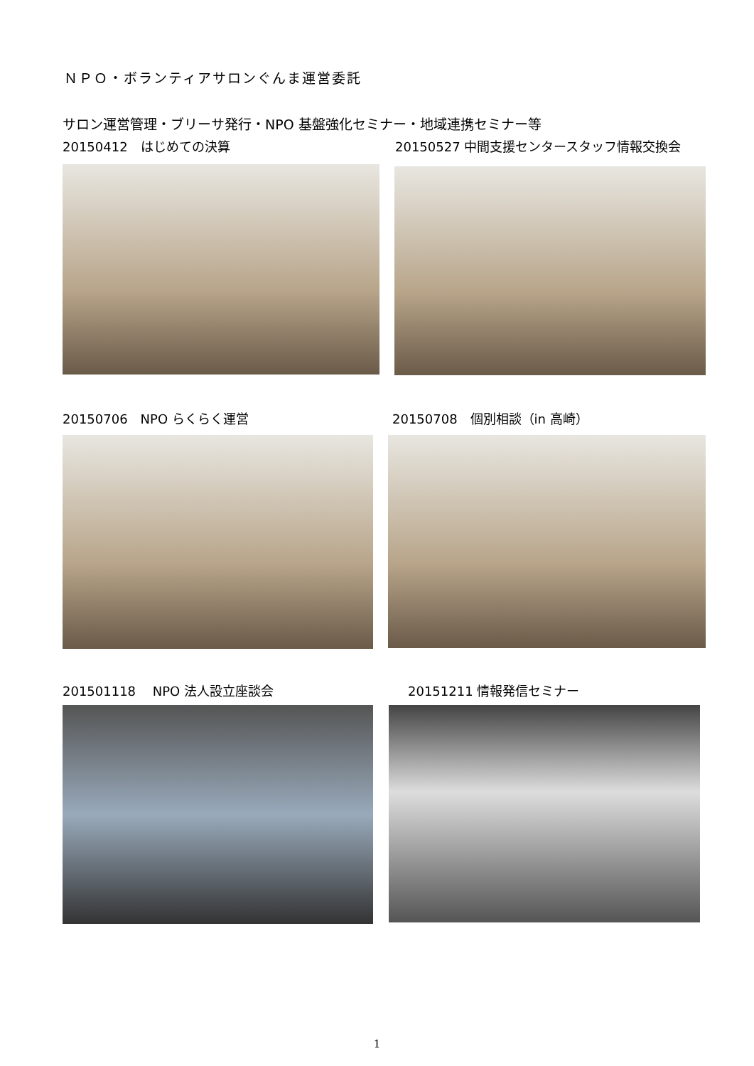ＮＰＯ・ボランティアサロンぐんま運営委託
サロン運営管理・ブリーサ発行・NPO 基盤強化セミナー・地域連携セミナー等
20150412　はじめての決算
20150527 中間支援センタースタッフ情報交換会
20150706　NPO らくらく運営 20150708　個別相談（in 高崎）
201501118　 NPO 法人設立座談会 20151211 情報発信セミナー
1